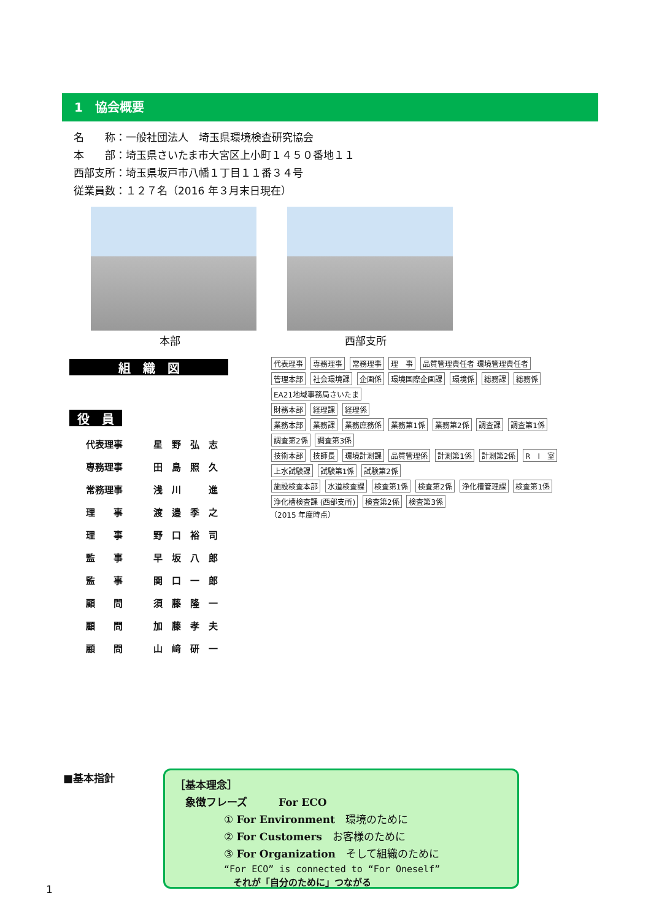1　協会概要
名　　称：一般社団法人　埼玉県環境検査研究協会
本　　部：埼玉県さいたま市大宮区上小町１４５０番地１１
西部支所：埼玉県坂戸市八幡１丁目１１番３４号
従業員数：１２７名（2016 年３月末日現在）
本部 西部支所
組　織　図
役　員
| 代表理事 | 星 野 弘 志 |
| 専務理事 | 田 島 照 久 |
| 常務理事 | 浅 川 進 |
| 理 事 | 渡 邉 季 之 |
| 理 事 | 野 口 裕 司 |
| 監 事 | 早 坂 八 郎 |
| 監 事 | 関 口 一 郎 |
| 顧 問 | 須 藤 隆 一 |
| 顧 問 | 加 藤 孝 夫 |
| 顧 問 | 山 﨑 研 一 |
代表理事 専務理事 常務理事 理　事 品質管理責任者 環境管理責任者
管理本部 社会環境課 企画係 環境国際企画課 環境係 総務課 総務係 EA21地域事務局さいたま
財務本部 経理課 経理係
業務本部 業務課 業務庶務係 業務第1係 業務第2係 調査課 調査第1係 調査第2係 調査第3係
技術本部 技師長 環境計測課 品質管理係 計測第1係 計測第2係 R　I　室 上水試験課 試験第1係 試験第2係
施設検査本部 水道検査課 検査第1係 検査第2係 浄化槽管理課 検査第1係 浄化槽検査課 (西部支所) 検査第2係 検査第3係
（2015 年度時点）
■基本指針
［基本理念］
　象徴フレーズ　　　For ECO
① For Environment　環境のために
② For Customers　お客様のために
③ For Organization　そして組織のために
“For ECO” is connected to “For Oneself”
　それが「自分のために」つながる
1